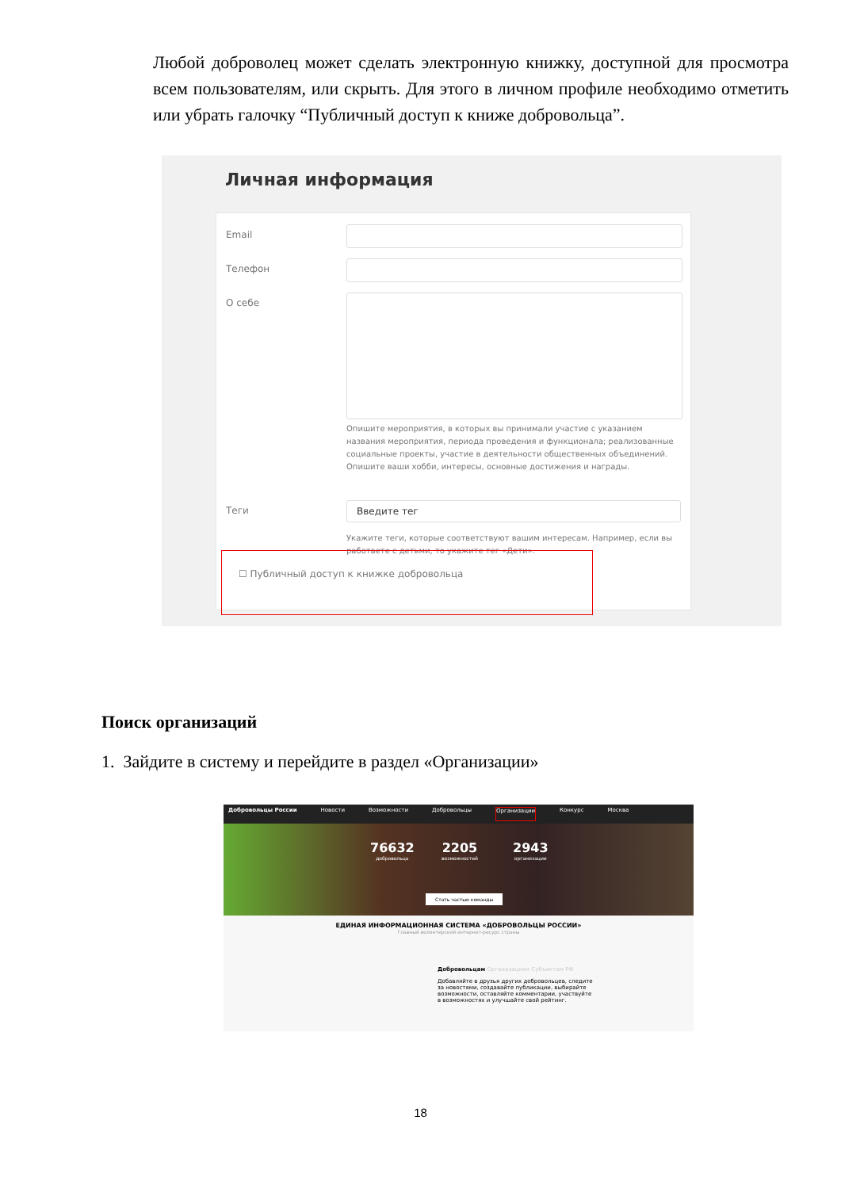Любой доброволец может сделать электронную книжку, доступной для просмотра всем пользователям, или скрыть. Для этого в личном профиле необходимо отметить или убрать галочку “Публичный доступ к книже добровольца”.
Личная информация
Email
Телефон
О себе
Опишите мероприятия, в которых вы принимали участие с указанием названия мероприятия, периода проведения и функционала; реализованные социальные проекты, участие в деятельности общественных объединений. Опишите ваши хобби, интересы, основные достижения и награды.
Теги Введите тег
Укажите теги, которые соответствуют вашим интересам. Например, если вы работаете с детьми, то укажите тег «Дети».
☐ Публичный доступ к книжке добровольца
Поиск организаций
1. Зайдите в систему и перейдите в раздел «Организации»
Добровольцы России Новости Возможности Добровольцы Организации Конкурс Москва
76632
добровольца
2205
возможностей
2943
организации
Стать частью команды
ЕДИНАЯ ИНФОРМАЦИОННАЯ СИСТЕМА «ДОБРОВОЛЬЦЫ РОССИИ»
Главный волонтерский интернет-ресурс страны
Добровольцам Организациям Субъектам РФ
Добавляйте в друзья других добровольцев, следите за новостями, создавайте публикации, выбирайте возможности, оставляйте комментарии, участвуйте в возможностях и улучшайте свой рейтинг.
18